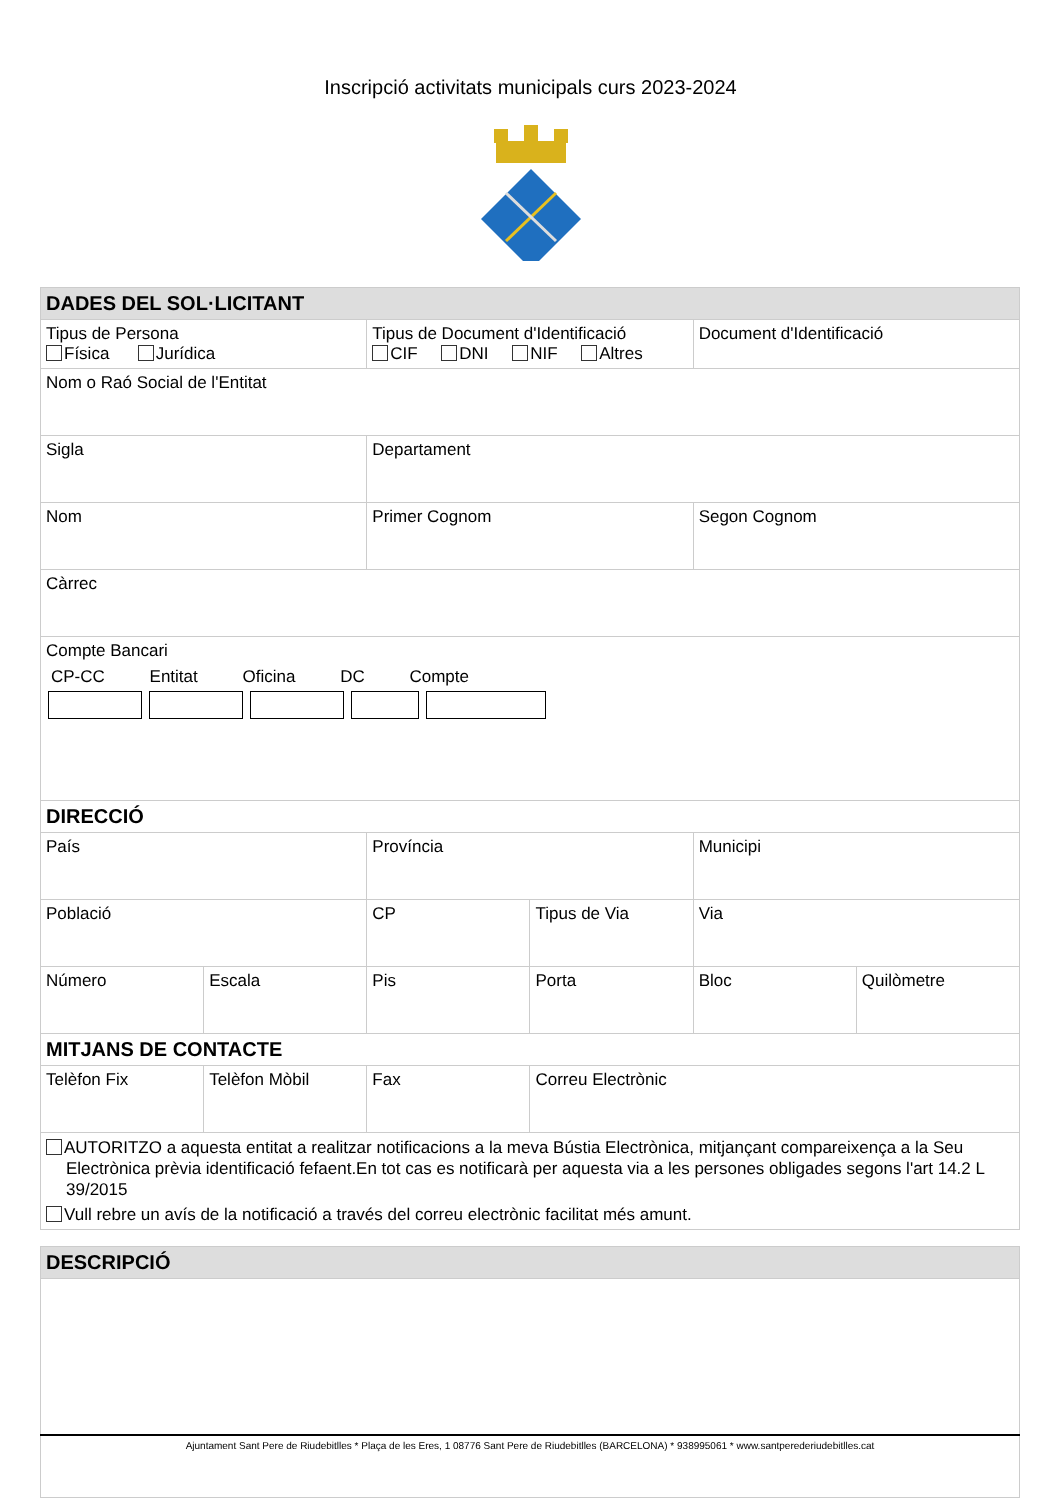Inscripció activitats municipals curs 2023-2024
| DADES DEL SOL·LICITANT | | | | | |
| Tipus de Persona Física Jurídica | | Tipus de Document d'Identificació CIF DNI NIF Altres | | Document d'Identificació | |
| Nom o Raó Social de l'Entitat | | | | | |
| Sigla | | Departament | | | |
| Nom | | Primer Cognom | | Segon Cognom | |
| Càrrec | | | | | |
| Compte Bancari CP-CC Entitat Oficina DC Compte | | | | | |
| DIRECCIÓ | | | | | |
| País | | Província | | Municipi | |
| Població | | CP | Tipus de Via | Via | |
| Número | Escala | Pis | Porta | Bloc | Quilòmetre |
| MITJANS DE CONTACTE | | | | | |
| Telèfon Fix | Telèfon Mòbil | Fax | Correu Electrònic | | |
| AUTORITZO a aquesta entitat a realitzar notificacions a la meva Bústia Electrònica, mitjançant compareixença a la Seu Electrònica prèvia identificació fefaent.En tot cas es notificarà per aquesta via a les persones obligades segons l'art 14.2 L 39/2015 Vull rebre un avís de la notificació a través del correu electrònic facilitat més amunt. | | | | | |
| DESCRIPCIÓ |
Ajuntament Sant Pere de Riudebitlles * Plaça de les Eres, 1 08776 Sant Pere de Riudebitlles (BARCELONA) * 938995061 * www.santperederiudebitlles.cat